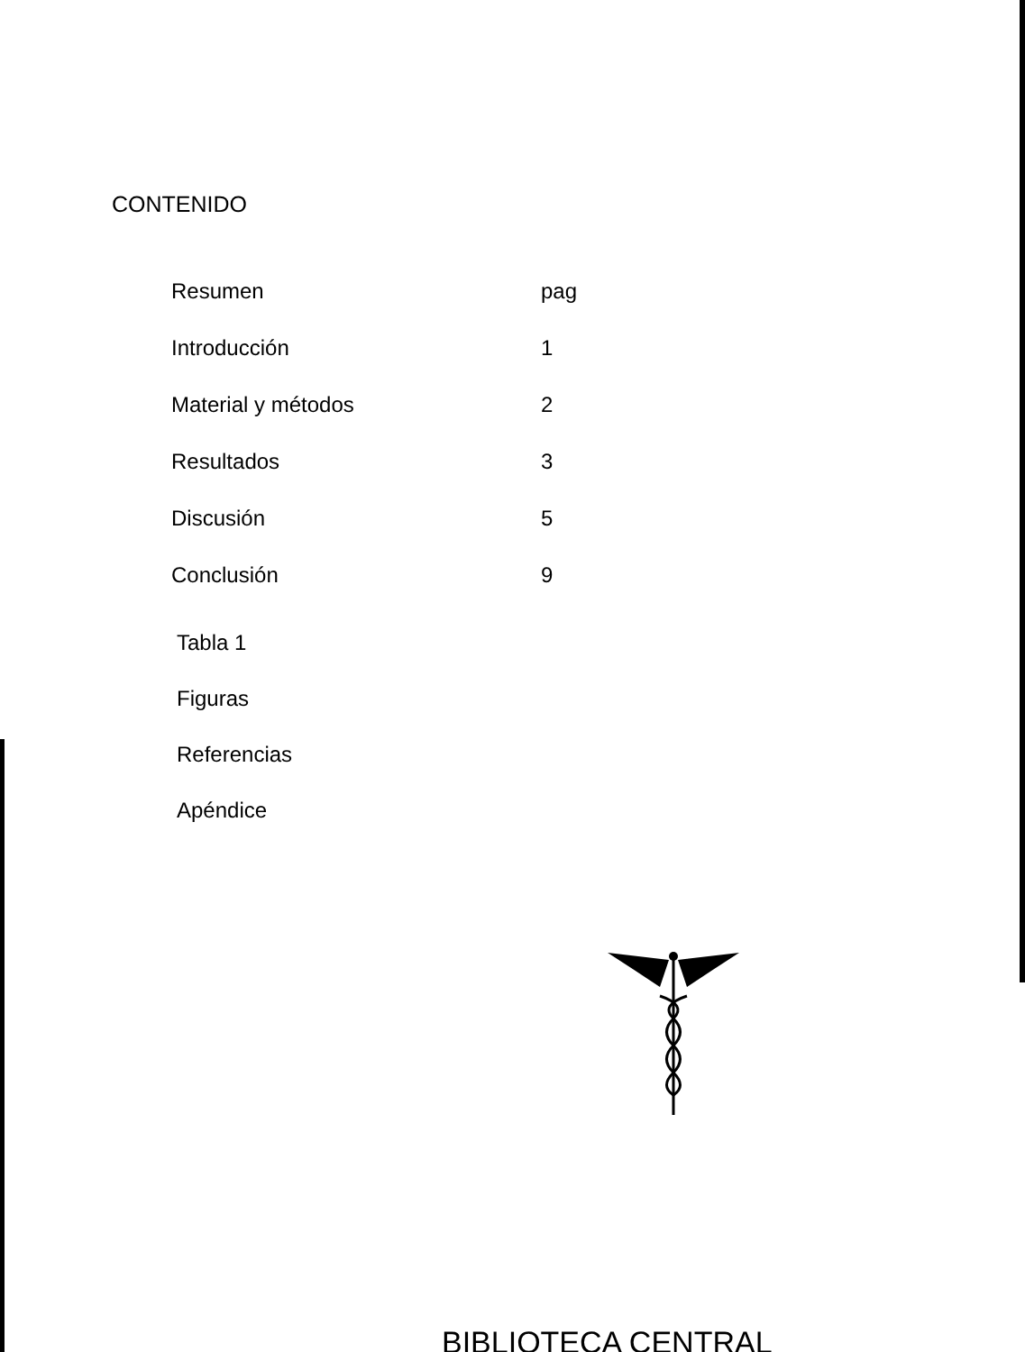CONTENIDO
| Resumen | pag |
| Introducción | 1 |
| Material y métodos | 2 |
| Resultados | 3 |
| Discusión | 5 |
| Conclusión | 9 |
Tabla 1
Figuras
Referencias
Apéndice
BIBLIOTECA CENTRAL